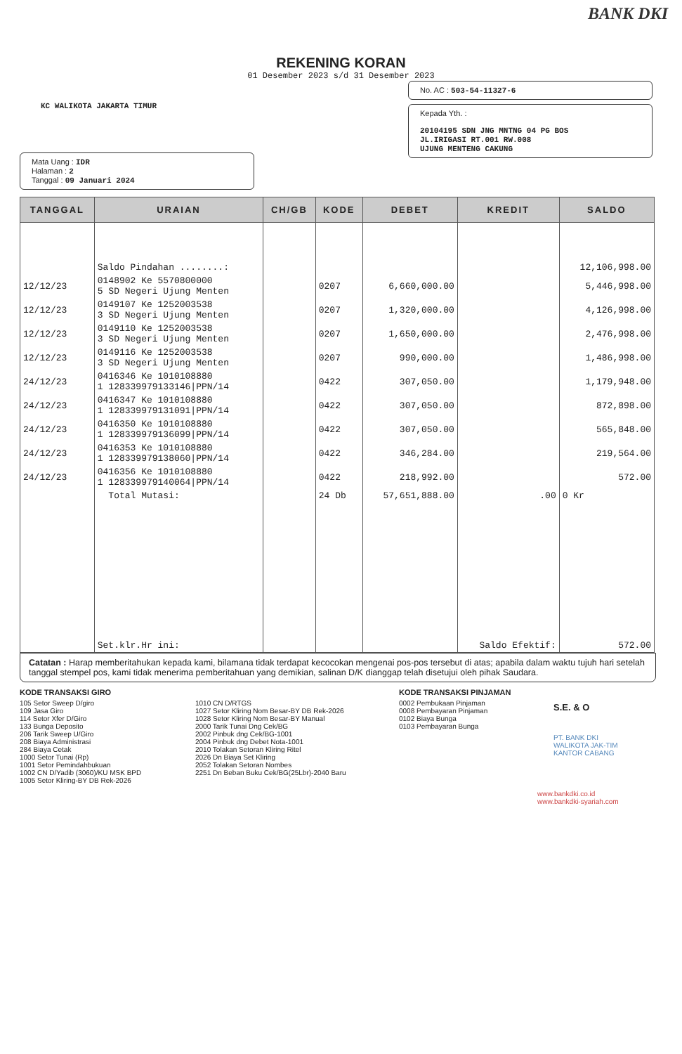BANK DKI
REKENING KORAN
01 Desember 2023 s/d 31 Desember 2023
KC WALIKOTA JAKARTA TIMUR
Mata Uang : IDR
Halaman : 2
Tanggal : 09 Januari 2024
No. AC : 503-54-11327-6
Kepada Yth. :
20104195 SDN JNG MNTNG 04 PG BOS
JL.IRIGASI RT.001 RW.008
UJUNG MENTENG CAKUNG
| TANGGAL | URAIAN | CH/GB | KODE | DEBET | KREDIT | SALDO |
| --- | --- | --- | --- | --- | --- | --- |
| | Saldo Pindahan ........: | | | | | 12,106,998.00 |
| 12/12/23 | 0148902 Ke 5570800000 5 SD Negeri Ujung Menten | | 0207 | 6,660,000.00 | | 5,446,998.00 |
| 12/12/23 | 0149107 Ke 1252003538 3 SD Negeri Ujung Menten | | 0207 | 1,320,000.00 | | 4,126,998.00 |
| 12/12/23 | 0149110 Ke 1252003538 3 SD Negeri Ujung Menten | | 0207 | 1,650,000.00 | | 2,476,998.00 |
| 12/12/23 | 0149116 Ke 1252003538 3 SD Negeri Ujung Menten | | 0207 | 990,000.00 | | 1,486,998.00 |
| 24/12/23 | 0416346 Ke 1010108880 1 128339979133146/PPN/14 | | 0422 | 307,050.00 | | 1,179,948.00 |
| 24/12/23 | 0416347 Ke 1010108880 1 128339979131091/PPN/14 | | 0422 | 307,050.00 | | 872,898.00 |
| 24/12/23 | 0416350 Ke 1010108880 1 128339979136099/PPN/14 | | 0422 | 307,050.00 | | 565,848.00 |
| 24/12/23 | 0416353 Ke 1010108880 1 128339979138060/PPN/14 | | 0422 | 346,284.00 | | 219,564.00 |
| 24/12/23 | 0416356 Ke 1010108880 1 128339979140064/PPN/14 | | 0422 | 218,992.00 | | 572.00 |
| | Total Mutasi: | | 24 Db | 57,651,888.00 | .00 | 0 Kr |
| | Set.klr.Hr ini: | | | | Saldo Efektif: | 572.00 |
Catatan : Harap memberitahukan kepada kami, bilamana tidak terdapat kecocokan mengenai pos-pos tersebut di atas; apabila dalam waktu tujuh hari setelah tanggal stempel pos, kami tidak menerima pemberitahuan yang demikian, salinan D/K dianggap telah disetujui oleh pihak Saudara.
KODE TRANSAKSI GIRO
105 Setor Sweep D/giro
109 Jasa Giro
114 Setor Xfer D/Giro
133 Bunga Deposito
206 Tarik Sweep U/Giro
208 Biaya Administrasi
284 Biaya Cetak
1000 Setor Tunai (Rp)
1001 Setor Pemindahbukuan
1002 CN D/Yadib (3060)/KU MSK BPD
1005 Setor Kliring-BY DB Rek-2026
1010 CN D/RTGS
1027 Setor Kliring Nom Besar-BY DB Rek-2026
1028 Setor Kliring Nom Besar-BY Manual
2000 Tarik Tunai Dng Cek/BG
2002 Pinbuk dng Cek/BG-1001
2004 Pinbuk dng Debet Nota-1001
2010 Tolakan Setoran Kliring Ritel
2026 Dn Biaya Set Kliring
2052 Tolakan Setoran Nombes
2251 Dn Beban Buku Cek/BG(25Lbr)-2040 Baru
KODE TRANSAKSI PINJAMAN
0002 Pembukaan Pinjaman
0008 Pembayaran Pinjaman
0102 Biaya Bunga
0103 Pembayaran Bunga
S.E. & O
PT. BANK DKI
WALIKOTA JAK-TIM
KANTOR CABANG
www.bankdki.co.id
www.bankdki-syariah.com